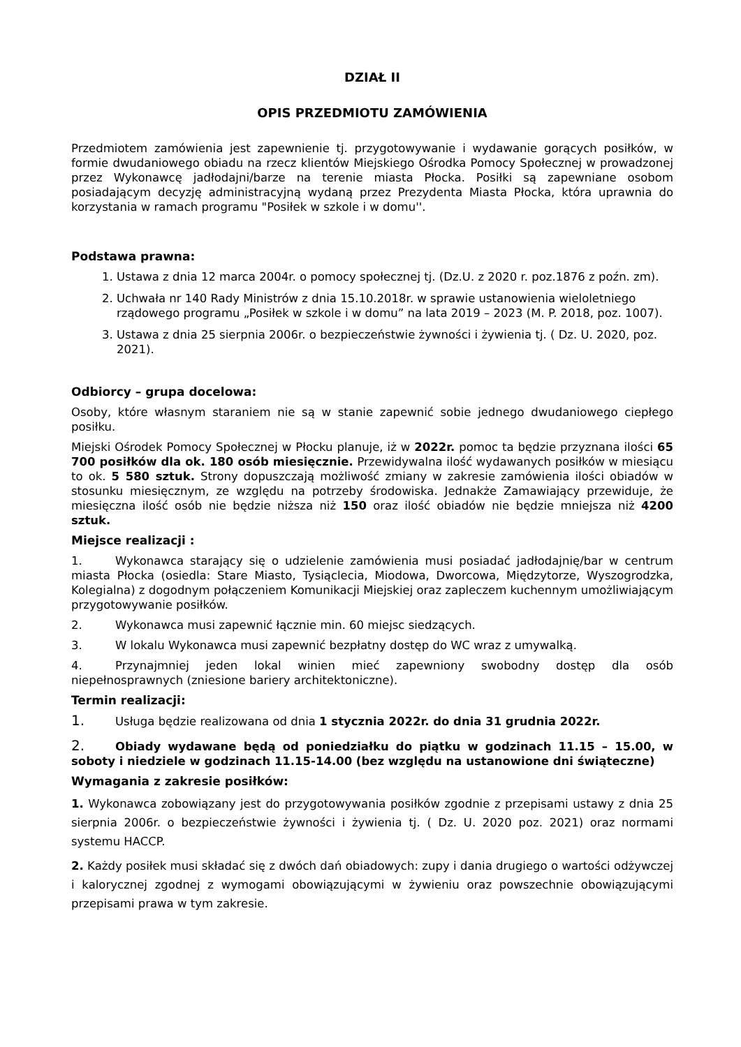DZIAŁ II
OPIS PRZEDMIOTU ZAMÓWIENIA
Przedmiotem zamówienia jest zapewnienie tj. przygotowywanie i wydawanie gorących posiłków, w formie dwudaniowego obiadu na rzecz klientów Miejskiego Ośrodka Pomocy Społecznej w prowadzonej przez Wykonawcę jadłodajni/barze na terenie miasta Płocka. Posiłki są zapewniane osobom posiadającym decyzję administracyjną wydaną przez Prezydenta Miasta Płocka, która uprawnia do korzystania w ramach programu "Posiłek w szkole i w domu''.
Podstawa prawna:
1. Ustawa z dnia 12 marca 2004r. o pomocy społecznej tj. (Dz.U. z 2020 r. poz.1876 z poźn. zm).
2. Uchwała nr 140 Rady Ministrów z dnia 15.10.2018r. w sprawie ustanowienia wieloletniego rządowego programu „Posiłek w szkole i w domu” na lata 2019 – 2023 (M. P. 2018, poz. 1007).
3. Ustawa z dnia 25 sierpnia 2006r. o bezpieczeństwie żywności i żywienia tj. ( Dz. U. 2020, poz. 2021).
Odbiorcy – grupa docelowa:
Osoby, które własnym staraniem nie są w stanie zapewnić sobie jednego dwudaniowego ciepłego posiłku.
Miejski Ośrodek Pomocy Społecznej w Płocku planuje, iż w 2022r. pomoc ta będzie przyznana ilości 65 700 posiłków dla ok. 180 osób miesięcznie. Przewidywalna ilość wydawanych posiłków w miesiącu to ok. 5 580 sztuk. Strony dopuszczają możliwość zmiany w zakresie zamówienia ilości obiadów w stosunku miesięcznym, ze względu na potrzeby środowiska. Jednakże Zamawiający przewiduje, że miesięczna ilość osób nie będzie niższa niż 150 oraz ilość obiadów nie będzie mniejsza niż 4200 sztuk.
Miejsce realizacji :
1. Wykonawca starający się o udzielenie zamówienia musi posiadać jadłodajnię/bar w centrum miasta Płocka (osiedla: Stare Miasto, Tysiąclecia, Miodowa, Dworcowa, Międzytorze, Wyszogrodzka, Kolegialna) z dogodnym połączeniem Komunikacji Miejskiej oraz zapleczem kuchennym umożliwiającym przygotowywanie posiłków.
2. Wykonawca musi zapewnić łącznie min. 60 miejsc siedzących.
3. W lokalu Wykonawca musi zapewnić bezpłatny dostęp do WC wraz z umywalką.
4. Przynajmniej jeden lokal winien mieć zapewniony swobodny dostęp dla osób niepełnosprawnych (zniesione bariery architektoniczne).
Termin realizacji:
1. Usługa będzie realizowana od dnia 1 stycznia 2022r. do dnia 31 grudnia 2022r.
2. Obiady wydawane będą od poniedziałku do piątku w godzinach 11.15 – 15.00, w soboty i niedziele w godzinach 11.15-14.00 (bez względu na ustanowione dni świąteczne)
Wymagania z zakresie posiłków:
1. Wykonawca zobowiązany jest do przygotowywania posiłków zgodnie z przepisami ustawy z dnia 25 sierpnia 2006r. o bezpieczeństwie żywności i żywienia tj. ( Dz. U. 2020 poz. 2021) oraz normami systemu HACCP.
2. Każdy posiłek musi składać się z dwóch dań obiadowych: zupy i dania drugiego o wartości odżywczej i kalorycznej zgodnej z wymogami obowiązującymi w żywieniu oraz powszechnie obowiązującymi przepisami prawa w tym zakresie.